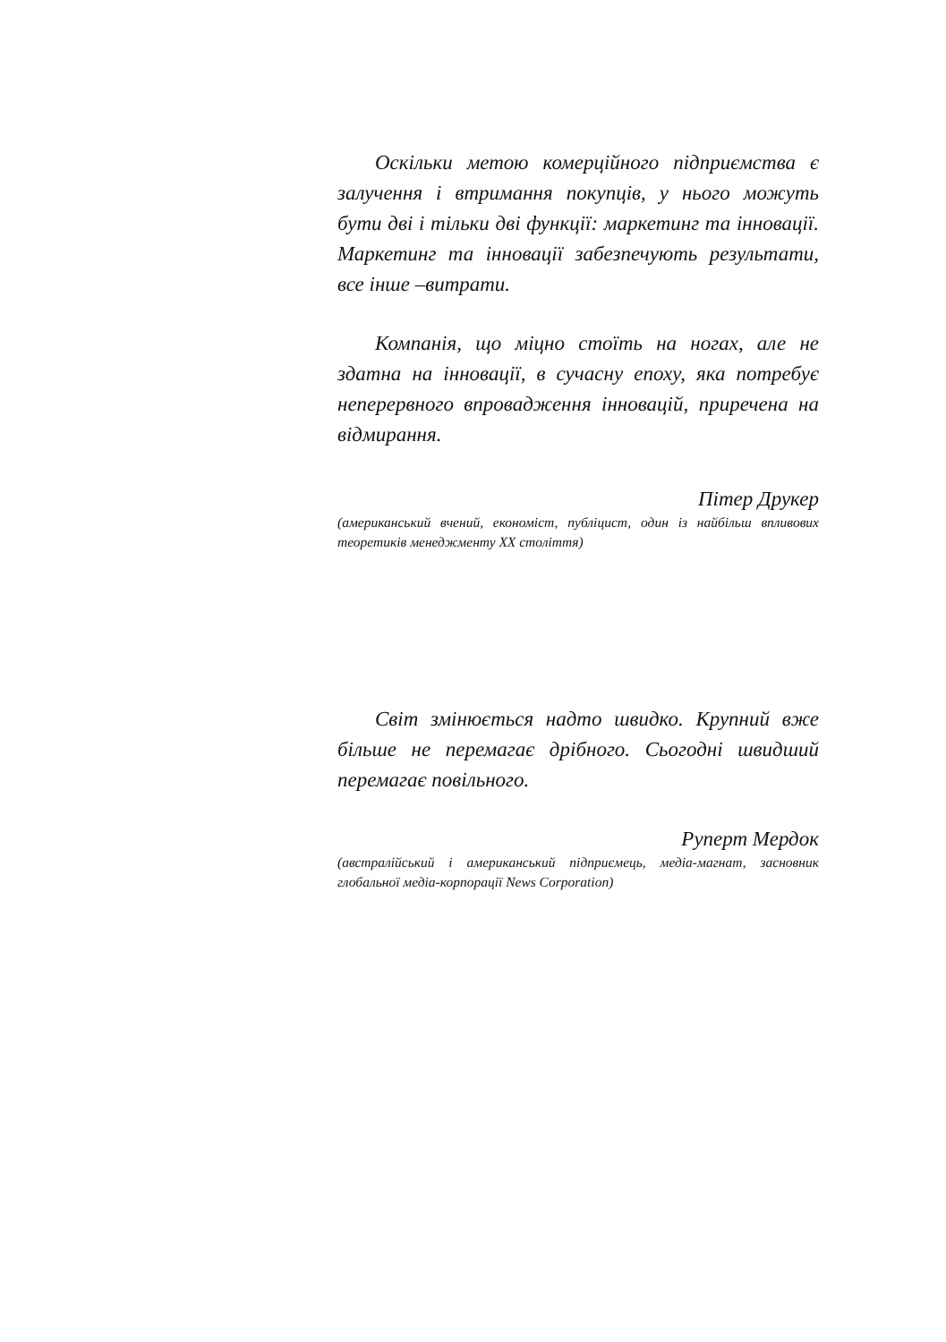Оскільки метою комерційного підприємства є залучення і втримання покупців, у нього можуть бути дві і тільки дві функції: маркетинг та інновації. Маркетинг та інновації забезпечують результати, все інше –витрати.
Компанія, що міцно стоїть на ногах, але не здатна на інновації, в сучасну епоху, яка потребує неперервного впровадження інновацій, приречена на відмирання.
Пітер Друкер
(американський вчений, економіст, публіцист, один із найбільш впливових теоретиків менеджменту XX століття)
Світ змінюється надто швидко. Крупний вже більше не перемагає дрібного. Сьогодні швидший перемагає повільного.
Руперт Мердок
(австралійський і американський підприємець, медіа-магнат, засновник глобальної медіа-корпорації News Corporation)